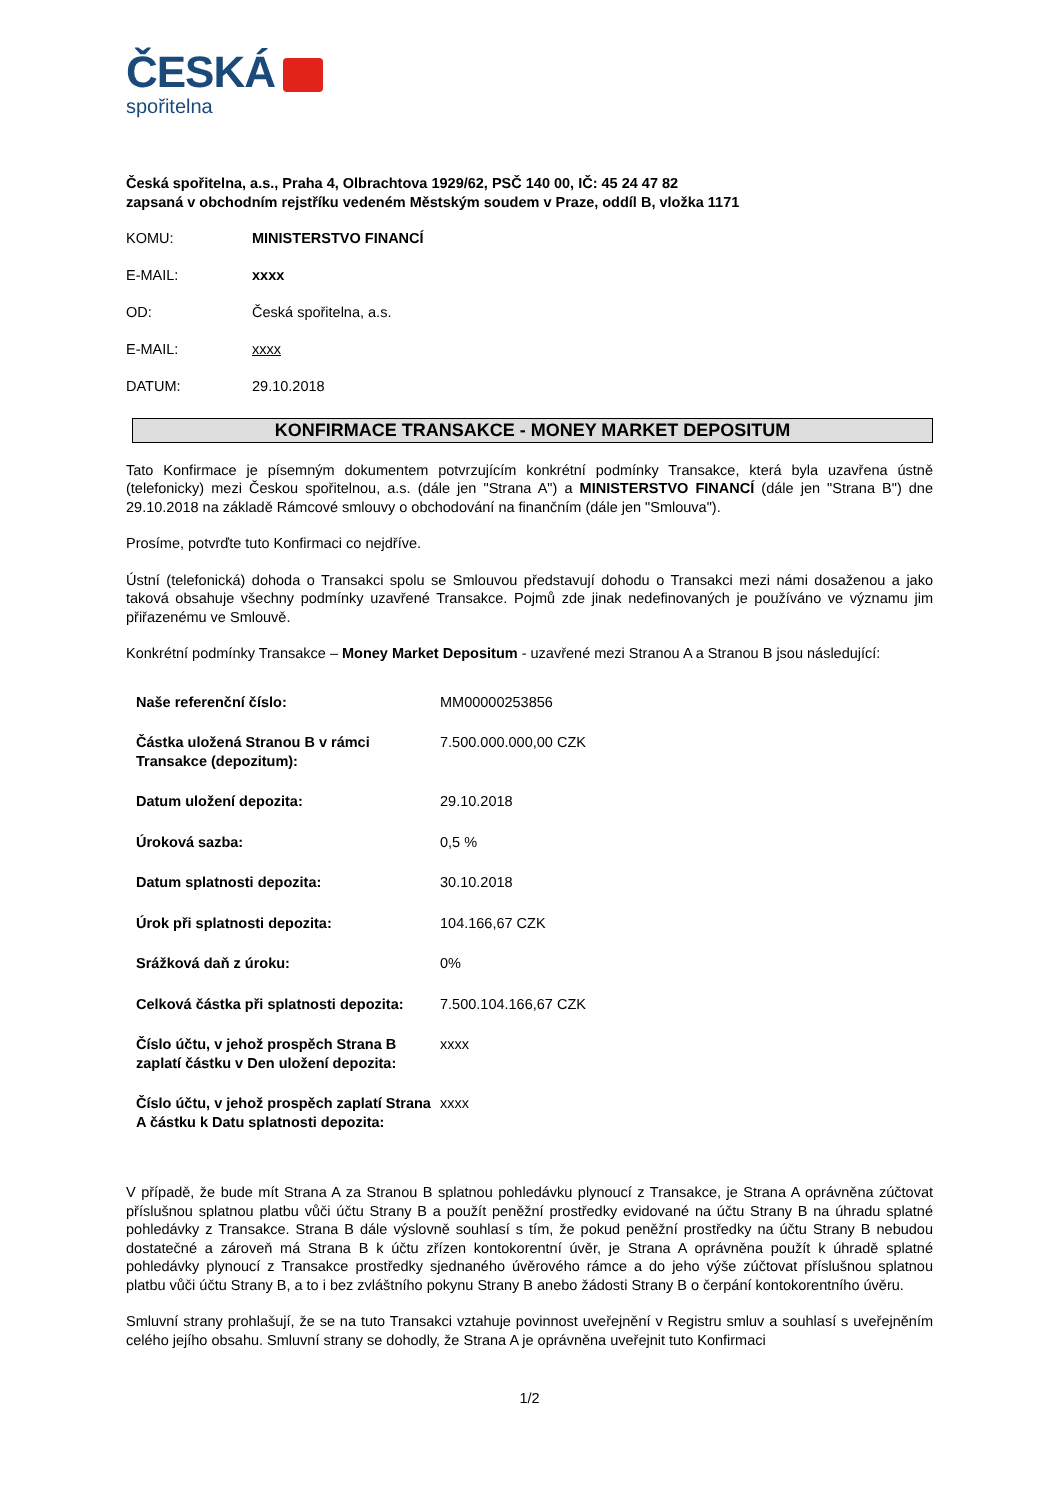ČESKÁ
spořitelna
Česká spořitelna, a.s., Praha 4, Olbrachtova 1929/62, PSČ 140 00, IČ: 45 24 47 82
zapsaná v obchodním rejstříku vedeném Městským soudem v Praze, oddíl B, vložka 1171
KOMU: MINISTERSTVO FINANCÍ
E-MAIL: xxxx
OD: Česká spořitelna, a.s.
E-MAIL: xxxx
DATUM: 29.10.2018
KONFIRMACE TRANSAKCE - MONEY MARKET DEPOSITUM
Tato Konfirmace je písemným dokumentem potvrzujícím konkrétní podmínky Transakce, která byla uzavřena ústně (telefonicky) mezi Českou spořitelnou, a.s. (dále jen "Strana A") a MINISTERSTVO FINANCÍ (dále jen "Strana B") dne 29.10.2018 na základě Rámcové smlouvy o obchodování na finančním (dále jen "Smlouva").
Prosíme, potvrďte tuto Konfirmaci co nejdříve.
Ústní (telefonická) dohoda o Transakci spolu se Smlouvou představují dohodu o Transakci mezi námi dosaženou a jako taková obsahuje všechny podmínky uzavřené Transakce. Pojmů zde jinak nedefinovaných je používáno ve významu jim přiřazenému ve Smlouvě.
Konkrétní podmínky Transakce – Money Market Depositum - uzavřené mezi Stranou A a Stranou B jsou následující:
| Naše referenční číslo: | MM00000253856 |
| Částka uložená Stranou B v rámci Transakce (depozitum): | 7.500.000.000,00 CZK |
| Datum uložení depozita: | 29.10.2018 |
| Úroková sazba: | 0,5 % |
| Datum splatnosti depozita: | 30.10.2018 |
| Úrok při splatnosti depozita: | 104.166,67 CZK |
| Srážková daň z úroku: | 0% |
| Celková částka při splatnosti depozita: | 7.500.104.166,67 CZK |
| Číslo účtu, v jehož prospěch Strana B zaplatí částku v Den uložení depozita: | xxxx |
| Číslo účtu, v jehož prospěch zaplatí Strana A částku k Datu splatnosti depozita: | xxxx |
V případě, že bude mít Strana A za Stranou B splatnou pohledávku plynoucí z Transakce, je Strana A oprávněna zúčtovat příslušnou splatnou platbu vůči účtu Strany B a použít peněžní prostředky evidované na účtu Strany B na úhradu splatné pohledávky z Transakce. Strana B dále výslovně souhlasí s tím, že pokud peněžní prostředky na účtu Strany B nebudou dostatečné a zároveň má Strana B k účtu zřízen kontokorentní úvěr, je Strana A oprávněna použít k úhradě splatné pohledávky plynoucí z Transakce prostředky sjednaného úvěrového rámce a do jeho výše zúčtovat příslušnou splatnou platbu vůči účtu Strany B, a to i bez zvláštního pokynu Strany B anebo žádosti Strany B o čerpání kontokorentního úvěru.
Smluvní strany prohlašují, že se na tuto Transakci vztahuje povinnost uveřejnění v Registru smluv a souhlasí s uveřejněním celého jejího obsahu. Smluvní strany se dohodly, že Strana A je oprávněna uveřejnit tuto Konfirmaci
1/2